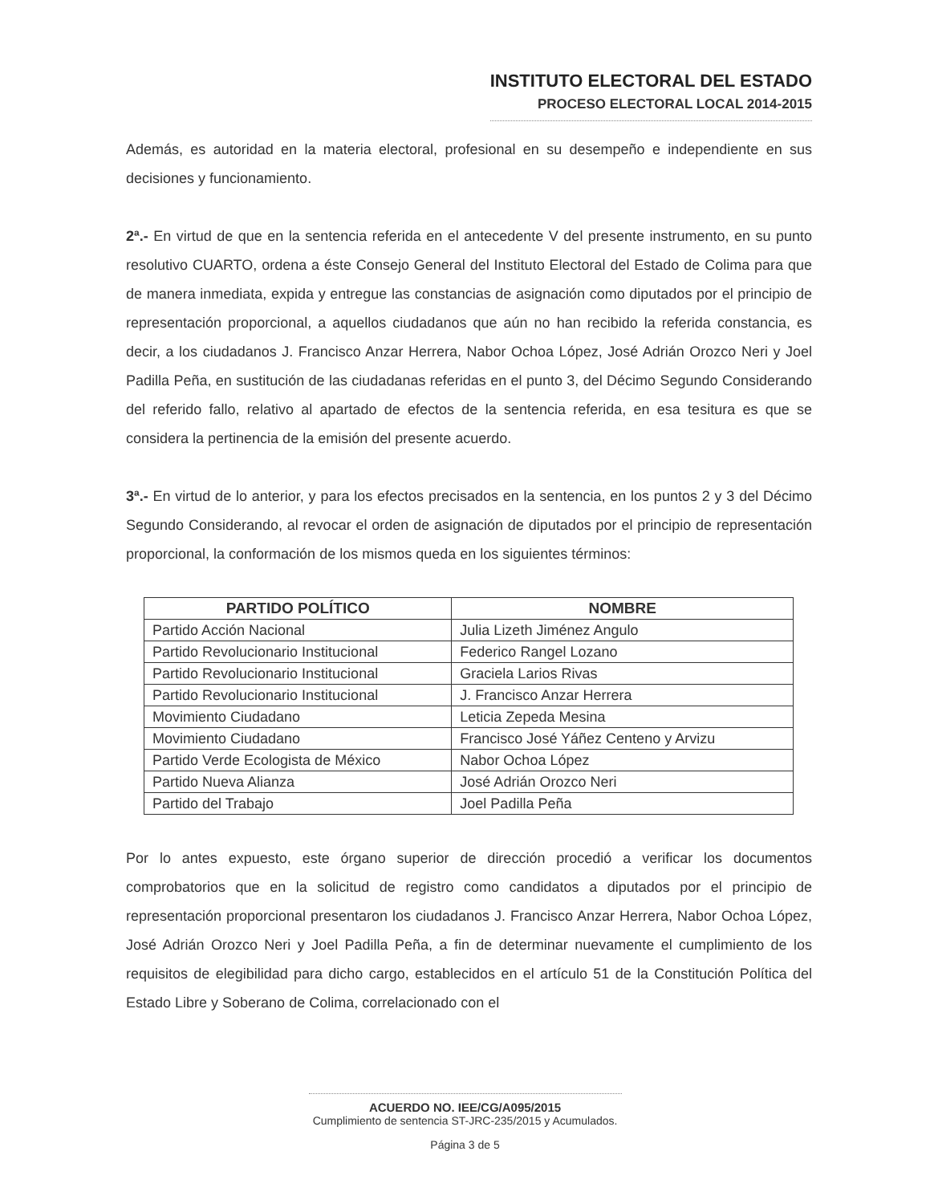INSTITUTO ELECTORAL DEL ESTADO
PROCESO ELECTORAL LOCAL 2014-2015
Además, es autoridad en la materia electoral, profesional en su desempeño e independiente en sus decisiones y funcionamiento.
2ª.- En virtud de que en la sentencia referida en el antecedente V del presente instrumento, en su punto resolutivo CUARTO, ordena a éste Consejo General del Instituto Electoral del Estado de Colima para que de manera inmediata, expida y entregue las constancias de asignación como diputados por el principio de representación proporcional, a aquellos ciudadanos que aún no han recibido la referida constancia, es decir, a los ciudadanos J. Francisco Anzar Herrera, Nabor Ochoa López, José Adrián Orozco Neri y Joel Padilla Peña, en sustitución de las ciudadanas referidas en el punto 3, del Décimo Segundo Considerando del referido fallo, relativo al apartado de efectos de la sentencia referida, en esa tesitura es que se considera la pertinencia de la emisión del presente acuerdo.
3ª.- En virtud de lo anterior, y para los efectos precisados en la sentencia, en los puntos 2 y 3 del Décimo Segundo Considerando, al revocar el orden de asignación de diputados por el principio de representación proporcional, la conformación de los mismos queda en los siguientes términos:
| PARTIDO POLÍTICO | NOMBRE |
| --- | --- |
| Partido Acción Nacional | Julia Lizeth Jiménez Angulo |
| Partido Revolucionario Institucional | Federico Rangel Lozano |
| Partido Revolucionario Institucional | Graciela Larios Rivas |
| Partido Revolucionario Institucional | J. Francisco Anzar Herrera |
| Movimiento Ciudadano | Leticia Zepeda Mesina |
| Movimiento Ciudadano | Francisco José Yáñez Centeno y Arvizu |
| Partido Verde Ecologista de México | Nabor Ochoa López |
| Partido Nueva Alianza | José Adrián Orozco Neri |
| Partido del Trabajo | Joel Padilla Peña |
Por lo antes expuesto, este órgano superior de dirección procedió a verificar los documentos comprobatorios que en la solicitud de registro como candidatos a diputados por el principio de representación proporcional presentaron los ciudadanos J. Francisco Anzar Herrera, Nabor Ochoa López, José Adrián Orozco Neri y Joel Padilla Peña, a fin de determinar nuevamente el cumplimiento de los requisitos de elegibilidad para dicho cargo, establecidos en el artículo 51 de la Constitución Política del Estado Libre y Soberano de Colima, correlacionado con el
ACUERDO NO. IEE/CG/A095/2015
Cumplimiento de sentencia ST-JRC-235/2015 y Acumulados.
Página 3 de 5